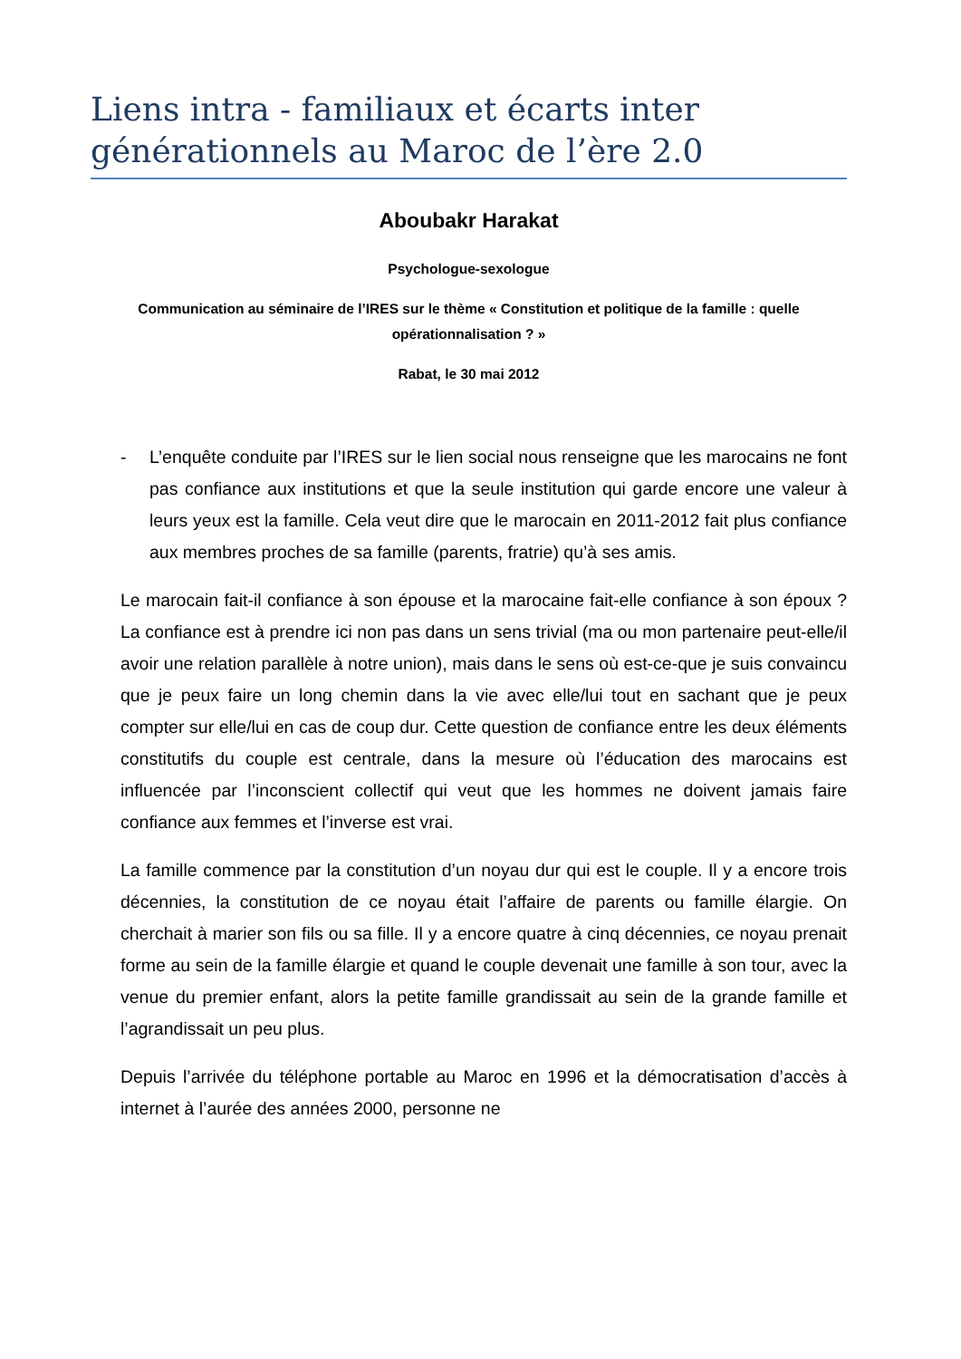Liens intra - familiaux et écarts inter générationnels au Maroc de l’ère 2.0
Aboubakr Harakat
Psychologue-sexologue
Communication au séminaire de l’IRES sur le thème « Constitution et politique de la famille : quelle opérationnalisation ? »
Rabat, le 30 mai 2012
- L’enquête conduite par l’IRES sur le lien social nous renseigne que les marocains ne font pas confiance aux institutions et que la seule institution qui garde encore une valeur à leurs yeux est la famille. Cela veut dire que le marocain en 2011-2012 fait plus confiance aux membres proches de sa famille (parents, fratrie) qu’à ses amis.
Le marocain fait-il confiance à son épouse et la marocaine fait-elle confiance à son époux ? La confiance est à prendre ici non pas dans un sens trivial (ma ou mon partenaire peut-elle/il avoir une relation parallèle à notre union), mais dans le sens où est-ce-que je suis convaincu que je peux faire un long chemin dans la vie avec elle/lui tout en sachant que je peux compter sur elle/lui en cas de coup dur. Cette question de confiance entre les deux éléments constitutifs du couple est centrale, dans la mesure où l’éducation des marocains est influencée par l’inconscient collectif qui veut que les hommes ne doivent jamais faire confiance aux femmes et l’inverse est vrai.
La famille commence par la constitution d’un noyau dur qui est le couple. Il y a encore trois décennies, la constitution de ce noyau était l’affaire de parents ou famille élargie. On cherchait à marier son fils ou sa fille. Il y a encore quatre à cinq décennies, ce noyau prenait forme au sein de la famille élargie et quand le couple devenait une famille à son tour, avec la venue du premier enfant, alors la petite famille grandissait au sein de la grande famille et l’agrandissait un peu plus.
Depuis l’arrivée du téléphone portable au Maroc en 1996 et la démocratisation d’accès à internet à l’aurée des années 2000, personne ne